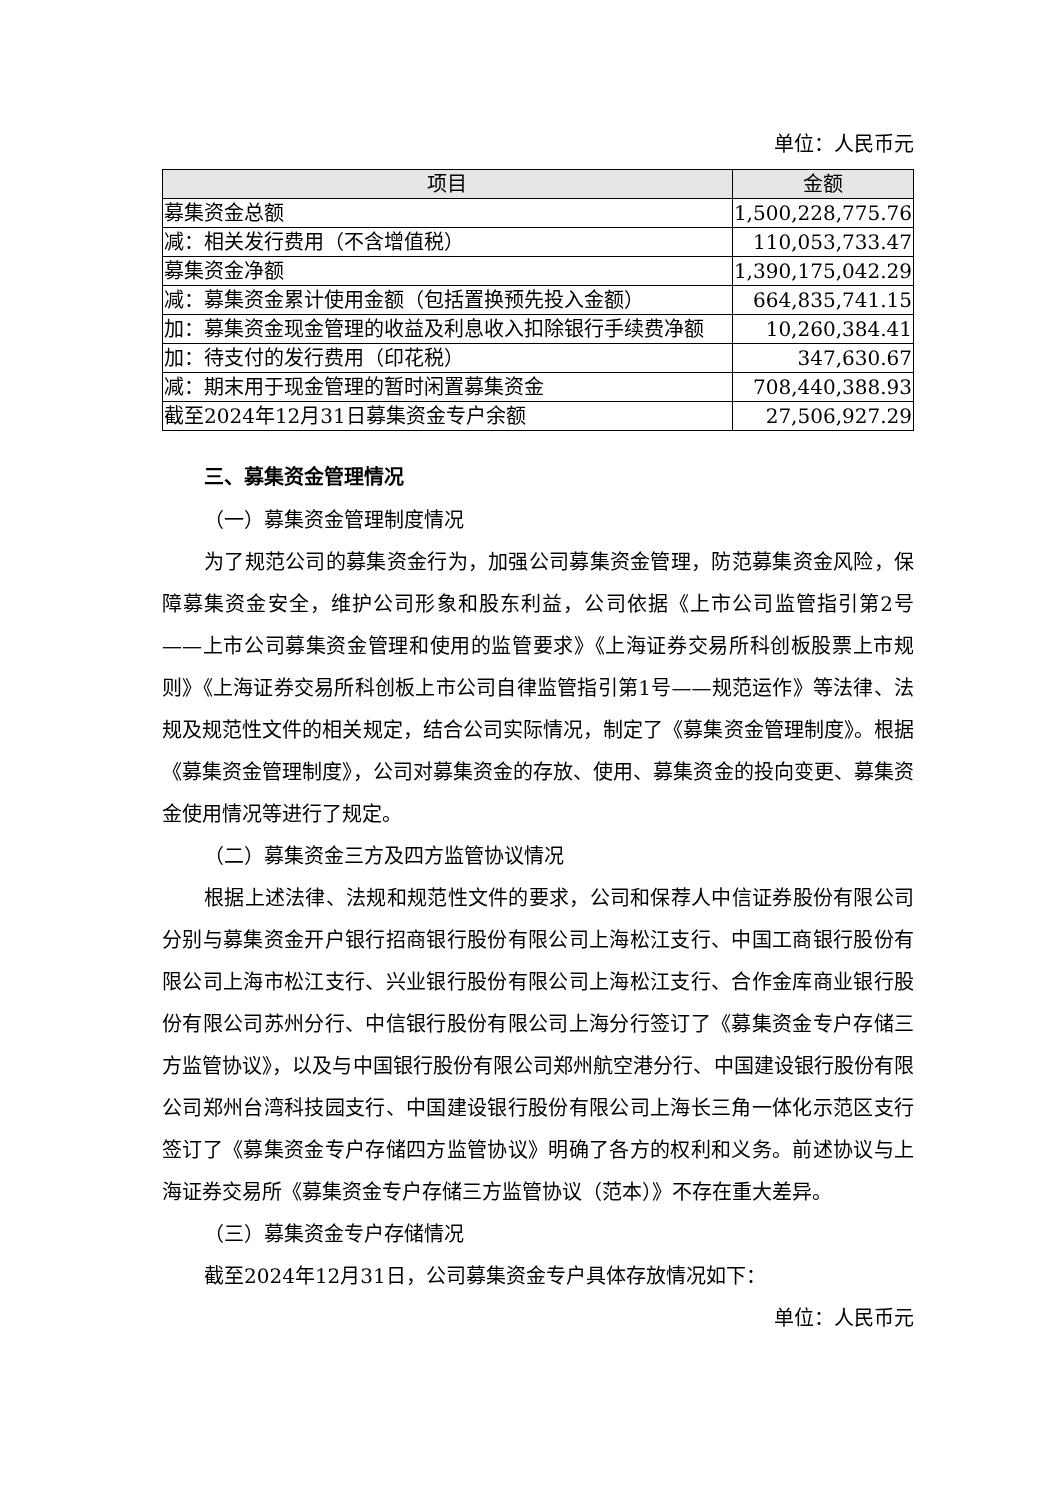单位：人民币元
| 项目 | 金额 |
| --- | --- |
| 募集资金总额 | 1,500,228,775.76 |
| 减：相关发行费用（不含增值税） | 110,053,733.47 |
| 募集资金净额 | 1,390,175,042.29 |
| 减：募集资金累计使用金额（包括置换预先投入金额） | 664,835,741.15 |
| 加：募集资金现金管理的收益及利息收入扣除银行手续费净额 | 10,260,384.41 |
| 加：待支付的发行费用（印花税） | 347,630.67 |
| 减：期末用于现金管理的暂时闲置募集资金 | 708,440,388.93 |
| 截至2024年12月31日募集资金专户余额 | 27,506,927.29 |
三、募集资金管理情况
（一）募集资金管理制度情况
为了规范公司的募集资金行为，加强公司募集资金管理，防范募集资金风险，保障募集资金安全，维护公司形象和股东利益，公司依据《上市公司监管指引第2号——上市公司募集资金管理和使用的监管要求》《上海证券交易所科创板股票上市规则》《上海证券交易所科创板上市公司自律监管指引第1号——规范运作》等法律、法规及规范性文件的相关规定，结合公司实际情况，制定了《募集资金管理制度》。根据《募集资金管理制度》，公司对募集资金的存放、使用、募集资金的投向变更、募集资金使用情况等进行了规定。
（二）募集资金三方及四方监管协议情况
根据上述法律、法规和规范性文件的要求，公司和保荐人中信证券股份有限公司分别与募集资金开户银行招商银行股份有限公司上海松江支行、中国工商银行股份有限公司上海市松江支行、兴业银行股份有限公司上海松江支行、合作金库商业银行股份有限公司苏州分行、中信银行股份有限公司上海分行签订了《募集资金专户存储三方监管协议》，以及与中国银行股份有限公司郑州航空港分行、中国建设银行股份有限公司郑州台湾科技园支行、中国建设银行股份有限公司上海长三角一体化示范区支行签订了《募集资金专户存储四方监管协议》明确了各方的权利和义务。前述协议与上海证券交易所《募集资金专户存储三方监管协议（范本）》不存在重大差异。
（三）募集资金专户存储情况
截至2024年12月31日，公司募集资金专户具体存放情况如下：
单位：人民币元